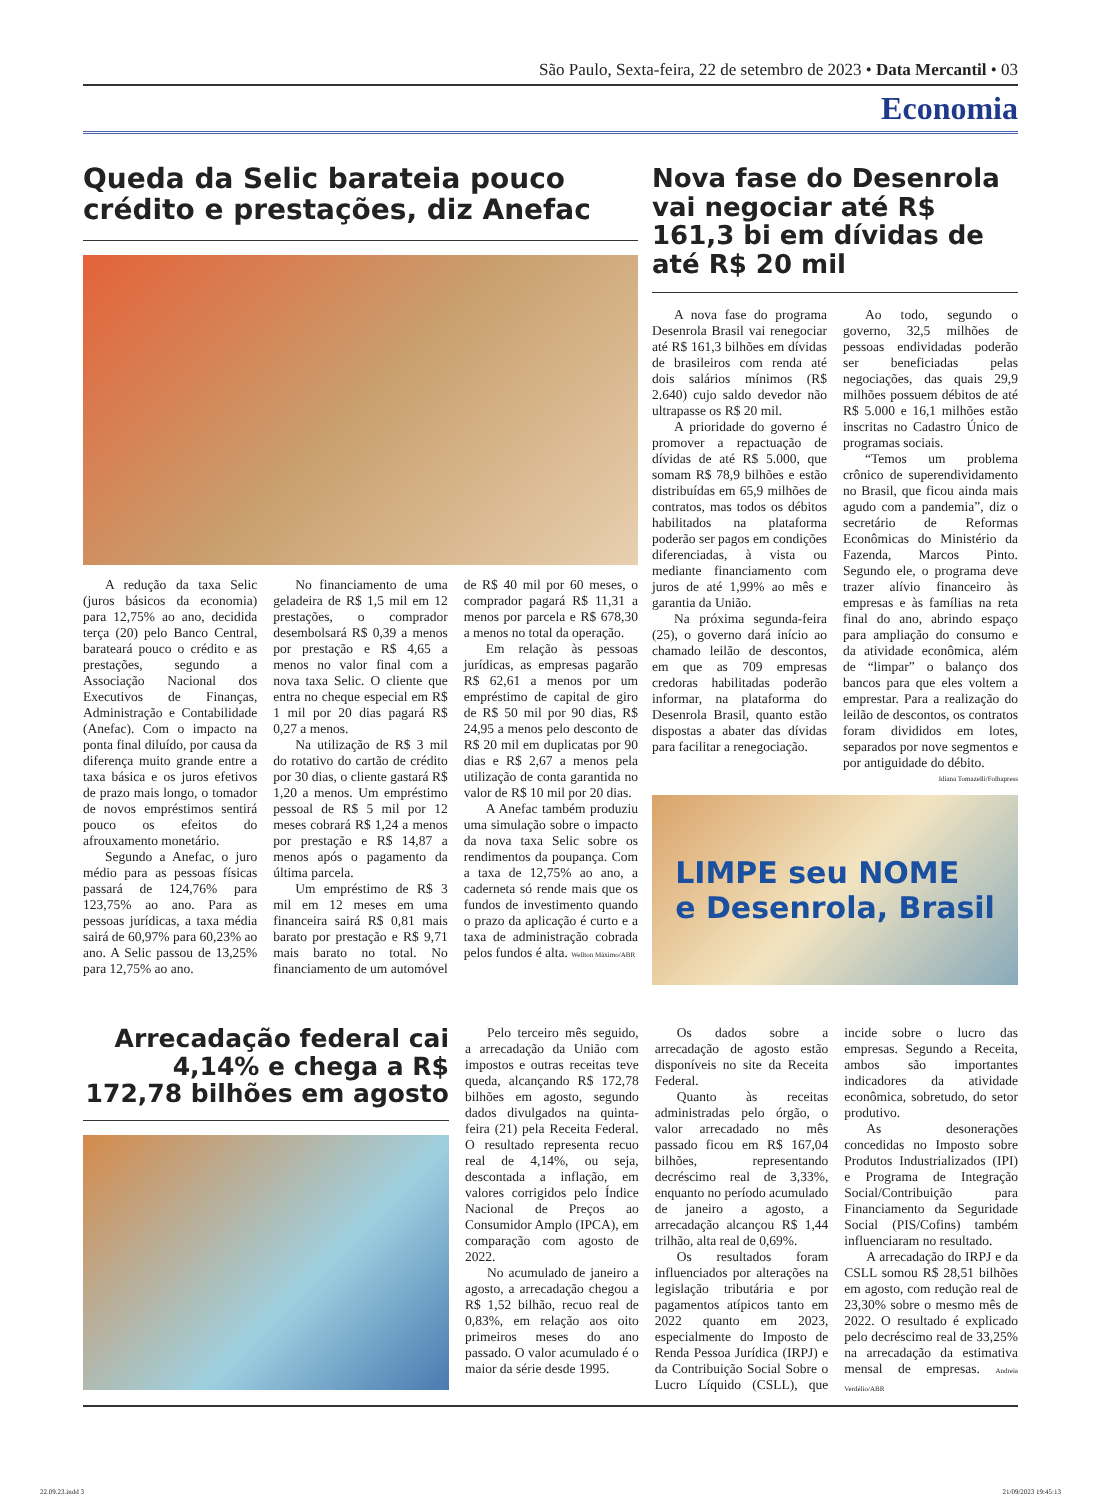São Paulo, Sexta-feira, 22 de setembro de 2023 • Data Mercantil • 03
Economia
Queda da Selic barateia pouco crédito e prestações, diz Anefac
A redução da taxa Selic (juros básicos da economia) para 12,75% ao ano, decidida terça (20) pelo Banco Central, barateará pouco o crédito e as prestações, segundo a Associação Nacional dos Executivos de Finanças, Administração e Contabilidade (Anefac). Com o impacto na ponta final diluído, por causa da diferença muito grande entre a taxa básica e os juros efetivos de prazo mais longo, o tomador de novos empréstimos sentirá pouco os efeitos do afrouxamento monetário.
Segundo a Anefac, o juro médio para as pessoas físicas passará de 124,76% para 123,75% ao ano. Para as pessoas jurídicas, a taxa média sairá de 60,97% para 60,23% ao ano. A Selic passou de 13,25% para 12,75% ao ano.
No financiamento de uma geladeira de R$ 1,5 mil em 12 prestações, o comprador desembolsará R$ 0,39 a menos por prestação e R$ 4,65 a menos no valor final com a nova taxa Selic. O cliente que entra no cheque especial em R$ 1 mil por 20 dias pagará R$ 0,27 a menos.
Na utilização de R$ 3 mil do rotativo do cartão de crédito por 30 dias, o cliente gastará R$ 1,20 a menos. Um empréstimo pessoal de R$ 5 mil por 12 meses cobrará R$ 1,24 a menos por prestação e R$ 14,87 a menos após o pagamento da última parcela.
Um empréstimo de R$ 3 mil em 12 meses em uma financeira sairá R$ 0,81 mais barato por prestação e R$ 9,71 mais barato no total. No financiamento de um automóvel de R$ 40 mil por 60 meses, o comprador pagará R$ 11,31 a menos por parcela e R$ 678,30 a menos no total da operação.
Em relação às pessoas jurídicas, as empresas pagarão R$ 62,61 a menos por um empréstimo de capital de giro de R$ 50 mil por 90 dias, R$ 24,95 a menos pelo desconto de R$ 20 mil em duplicatas por 90 dias e R$ 2,67 a menos pela utilização de conta garantida no valor de R$ 10 mil por 20 dias.
A Anefac também produziu uma simulação sobre o impacto da nova taxa Selic sobre os rendimentos da poupança. Com a taxa de 12,75% ao ano, a caderneta só rende mais que os fundos de investimento quando o prazo da aplicação é curto e a taxa de administração cobrada pelos fundos é alta. Wellton Máximo/ABR
Nova fase do Desenrola vai negociar até R$ 161,3 bi em dívidas de até R$ 20 mil
A nova fase do programa Desenrola Brasil vai renegociar até R$ 161,3 bilhões em dívidas de brasileiros com renda até dois salários mínimos (R$ 2.640) cujo saldo devedor não ultrapasse os R$ 20 mil.
A prioridade do governo é promover a repactuação de dívidas de até R$ 5.000, que somam R$ 78,9 bilhões e estão distribuídas em 65,9 milhões de contratos, mas todos os débitos habilitados na plataforma poderão ser pagos em condições diferenciadas, à vista ou mediante financiamento com juros de até 1,99% ao mês e garantia da União.
Na próxima segunda-feira (25), o governo dará início ao chamado leilão de descontos, em que as 709 empresas credoras habilitadas poderão informar, na plataforma do Desenrola Brasil, quanto estão dispostas a abater das dívidas para facilitar a renegociação.
Ao todo, segundo o governo, 32,5 milhões de pessoas endividadas poderão ser beneficiadas pelas negociações, das quais 29,9 milhões possuem débitos de até R$ 5.000 e 16,1 milhões estão inscritas no Cadastro Único de programas sociais.
“Temos um problema crônico de superendividamento no Brasil, que ficou ainda mais agudo com a pandemia”, diz o secretário de Reformas Econômicas do Ministério da Fazenda, Marcos Pinto. Segundo ele, o programa deve trazer alívio financeiro às empresas e às famílias na reta final do ano, abrindo espaço para ampliação do consumo e da atividade econômica, além de “limpar” o balanço dos bancos para que eles voltem a emprestar. Para a realização do leilão de descontos, os contratos foram divididos em lotes, separados por nove segmentos e por antiguidade do débito.
Idiana Tomazelli/Folhapress
LIMPE seu NOME
e Desenrola, Brasil
Arrecadação federal cai 4,14% e chega a R$ 172,78 bilhões em agosto
Pelo terceiro mês seguido, a arrecadação da União com impostos e outras receitas teve queda, alcançando R$ 172,78 bilhões em agosto, segundo dados divulgados na quinta-feira (21) pela Receita Federal. O resultado representa recuo real de 4,14%, ou seja, descontada a inflação, em valores corrigidos pelo Índice Nacional de Preços ao Consumidor Amplo (IPCA), em comparação com agosto de 2022.
No acumulado de janeiro a agosto, a arrecadação chegou a R$ 1,52 bilhão, recuo real de 0,83%, em relação aos oito primeiros meses do ano passado. O valor acumulado é o maior da série desde 1995.
Os dados sobre a arrecadação de agosto estão disponíveis no site da Receita Federal.
Quanto às receitas administradas pelo órgão, o valor arrecadado no mês passado ficou em R$ 167,04 bilhões, representando decréscimo real de 3,33%, enquanto no período acumulado de janeiro a agosto, a arrecadação alcançou R$ 1,44 trilhão, alta real de 0,69%.
Os resultados foram influenciados por alterações na legislação tributária e por pagamentos atípicos tanto em 2022 quanto em 2023, especialmente do Imposto de Renda Pessoa Jurídica (IRPJ) e da Contribuição Social Sobre o Lucro Líquido (CSLL), que incide sobre o lucro das empresas. Segundo a Receita, ambos são importantes indicadores da atividade econômica, sobretudo, do setor produtivo.
As desonerações concedidas no Imposto sobre Produtos Industrializados (IPI) e Programa de Integração Social/Contribuição para Financiamento da Seguridade Social (PIS/Cofins) também influenciaram no resultado.
A arrecadação do IRPJ e da CSLL somou R$ 28,51 bilhões em agosto, com redução real de 23,30% sobre o mesmo mês de 2022. O resultado é explicado pelo decréscimo real de 33,25% na arrecadação da estimativa mensal de empresas. Andreia Verdélio/ABR
22.09.23.indd 3 21/09/2023 19:45:13